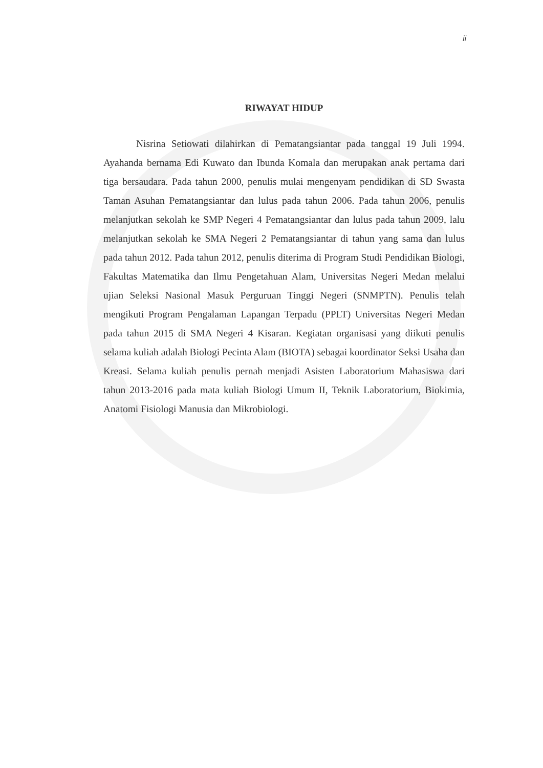ii
RIWAYAT HIDUP
Nisrina Setiowati dilahirkan di Pematangsiantar pada tanggal 19 Juli 1994. Ayahanda bernama Edi Kuwato dan Ibunda Komala dan merupakan anak pertama dari tiga bersaudara. Pada tahun 2000, penulis mulai mengenyam pendidikan di SD Swasta Taman Asuhan Pematangsiantar dan lulus pada tahun 2006. Pada tahun 2006, penulis melanjutkan sekolah ke SMP Negeri 4 Pematangsiantar dan lulus pada tahun 2009, lalu melanjutkan sekolah ke SMA Negeri 2 Pematangsiantar di tahun yang sama dan lulus pada tahun 2012. Pada tahun 2012, penulis diterima di Program Studi Pendidikan Biologi, Fakultas Matematika dan Ilmu Pengetahuan Alam, Universitas Negeri Medan melalui ujian Seleksi Nasional Masuk Perguruan Tinggi Negeri (SNMPTN). Penulis telah mengikuti Program Pengalaman Lapangan Terpadu (PPLT) Universitas Negeri Medan pada tahun 2015 di SMA Negeri 4 Kisaran. Kegiatan organisasi yang diikuti penulis selama kuliah adalah Biologi Pecinta Alam (BIOTA) sebagai koordinator Seksi Usaha dan Kreasi. Selama kuliah penulis pernah menjadi Asisten Laboratorium Mahasiswa dari tahun 2013-2016 pada mata kuliah Biologi Umum II, Teknik Laboratorium, Biokimia, Anatomi Fisiologi Manusia dan Mikrobiologi.